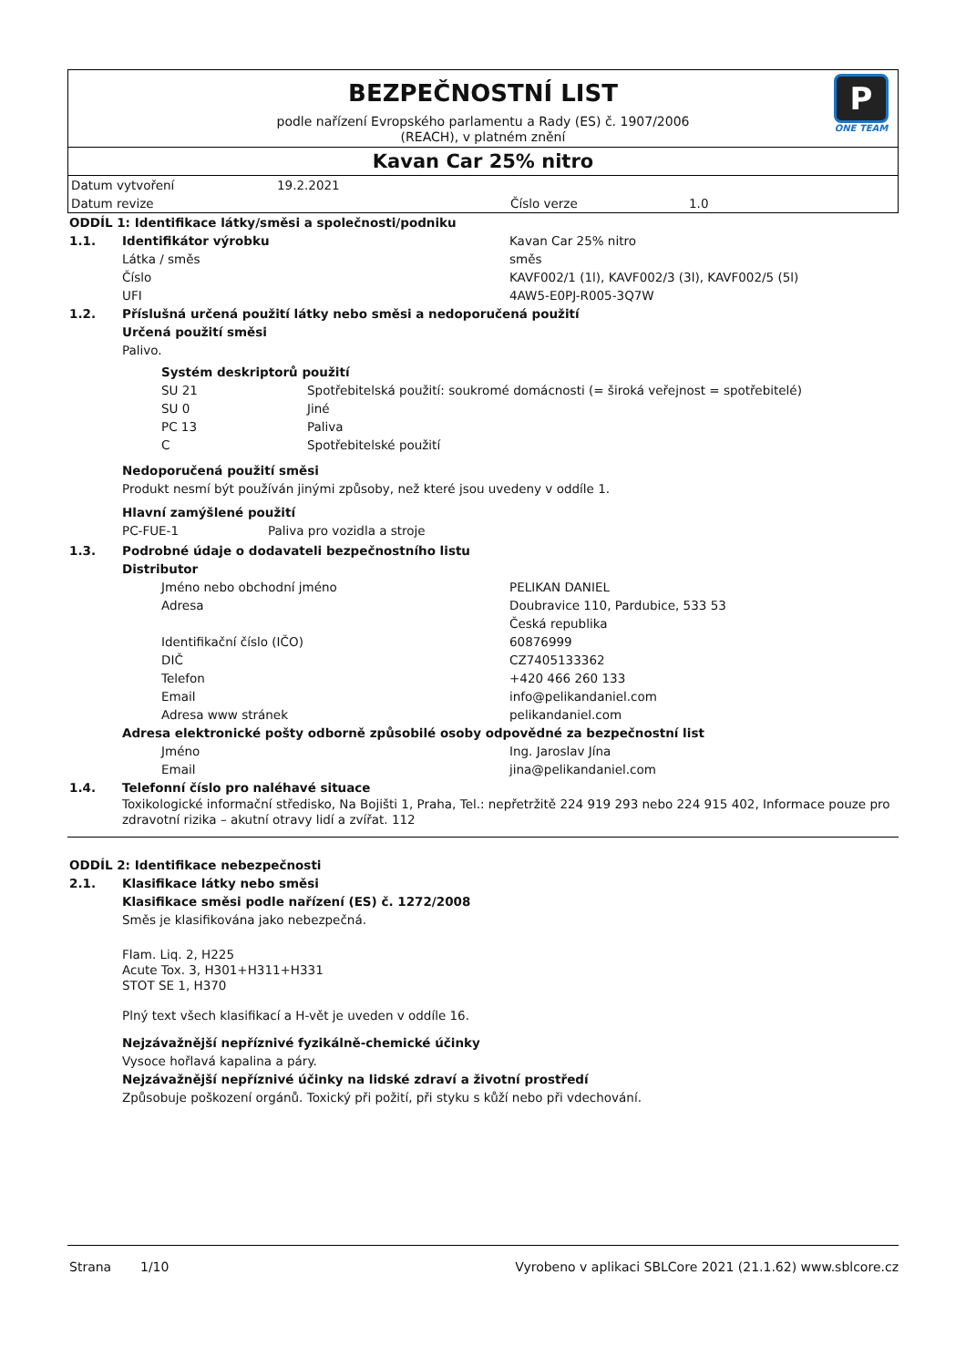BEZPEČNOSTNÍ LIST
podle nařízení Evropského parlamentu a Rady (ES) č. 1907/2006
(REACH), v platném znění
P
ONE TEAM
Kavan Car 25% nitro
| Datum vytvoření | 19.2.2021 | | |
| Datum revize | | Číslo verze | 1.0 |
ODDÍL 1: Identifikace látky/směsi a společnosti/podniku
1.1. Identifikátor výrobku Kavan Car 25% nitro
Látka / směs směs
Číslo KAVF002/1 (1l), KAVF002/3 (3l), KAVF002/5 (5l)
UFI 4AW5-E0PJ-R005-3Q7W
1.2. Příslušná určená použití látky nebo směsi a nedoporučená použití
Určená použití směsi
Palivo.
Systém deskriptorů použití
SU 21 Spotřebitelská použití: soukromé domácnosti (= široká veřejnost = spotřebitelé)
SU 0 Jiné
PC 13 Paliva
C Spotřebitelské použití
Nedoporučená použití směsi
Produkt nesmí být používán jinými způsoby, než které jsou uvedeny v oddíle 1.
Hlavní zamýšlené použití
PC-FUE-1 Paliva pro vozidla a stroje
1.3. Podrobné údaje o dodavateli bezpečnostního listu
Distributor
Jméno nebo obchodní jméno PELIKAN DANIEL
Adresa Doubravice 110, Pardubice, 533 53
Česká republika
Identifikační číslo (IČO) 60876999
DIČ CZ7405133362
Telefon +420 466 260 133
Email info@pelikandaniel.com
Adresa www stránek pelikandaniel.com
Adresa elektronické pošty odborně způsobilé osoby odpovědné za bezpečnostní list
Jméno Ing. Jaroslav Jína
Email jina@pelikandaniel.com
1.4. Telefonní číslo pro naléhavé situace
Toxikologické informační středisko, Na Bojišti 1, Praha, Tel.: nepřetržitě 224 919 293 nebo 224 915 402, Informace pouze pro zdravotní rizika – akutní otravy lidí a zvířat. 112
ODDÍL 2: Identifikace nebezpečnosti
2.1. Klasifikace látky nebo směsi
Klasifikace směsi podle nařízení (ES) č. 1272/2008
Směs je klasifikována jako nebezpečná.
Flam. Liq. 2, H225
Acute Tox. 3, H301+H311+H331
STOT SE 1, H370
Plný text všech klasifikací a H-vět je uveden v oddíle 16.
Nejzávažnější nepříznivé fyzikálně-chemické účinky
Vysoce hořlavá kapalina a páry.
Nejzávažnější nepříznivé účinky na lidské zdraví a životní prostředí
Způsobuje poškození orgánů. Toxický při požití, při styku s kůží nebo při vdechování.
Strana 1/10 Vyrobeno v aplikaci SBLCore 2021 (21.1.62) www.sblcore.cz